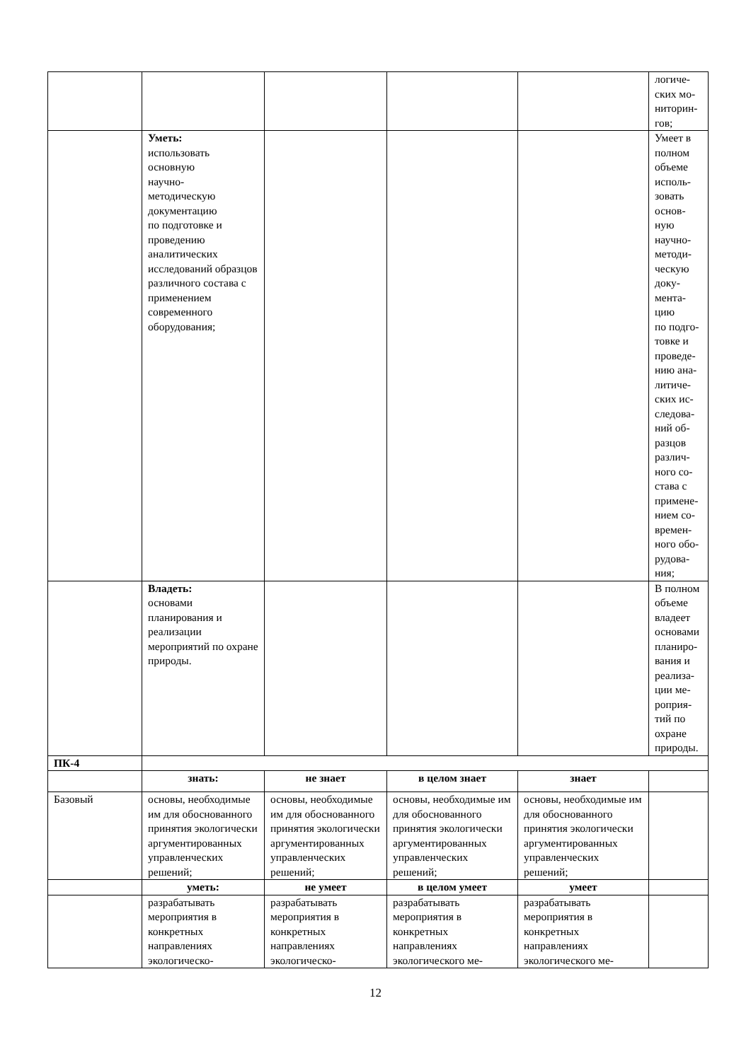| | | | | | логиче- ских мо- ниторин- гов; |
| | Уметь: использовать основную научно- методическую документацию по подготовке и проведению аналитических исследований образцов различного состава с применением современного оборудования; | | | | Умеет в полном объеме исполь- зовать основ- ную научно- методи- ческую доку- мента- цию по подго- товке и проведе- нию ана- литиче- ских ис- следова- ний об- разцов различ- ного со- става с примене- нием со- времен- ного обо- рудова- ния; |
| | Владеть: основами планирования и реализации мероприятий по охране природы. | | | | В полном объеме владеет основами планиро- вания и реализа- ции ме- роприя- тий по охране природы. |
| ПК-4 | | | | | |
| | знать: | не знает | в целом знает | знает | |
| Базовый | основы, необходимые им для обоснованного принятия экологически аргументированных управленческих решений; | основы, необходимые им для обоснованного принятия экологически аргументированных управленческих решений; | основы, необходимые им для обоснованного принятия экологически аргументированных управленческих решений; | основы, необходимые им для обоснованного принятия экологически аргументированных управленческих решений; | |
| | уметь: | не умеет | в целом умеет | умеет | |
| | разрабатывать мероприятия в конкретных направлениях экологическо- | разрабатывать мероприятия в конкретных направлениях экологическо- | разрабатывать мероприятия в конкретных направлениях экологического ме- | разрабатывать мероприятия в конкретных направлениях экологического ме- | |
12